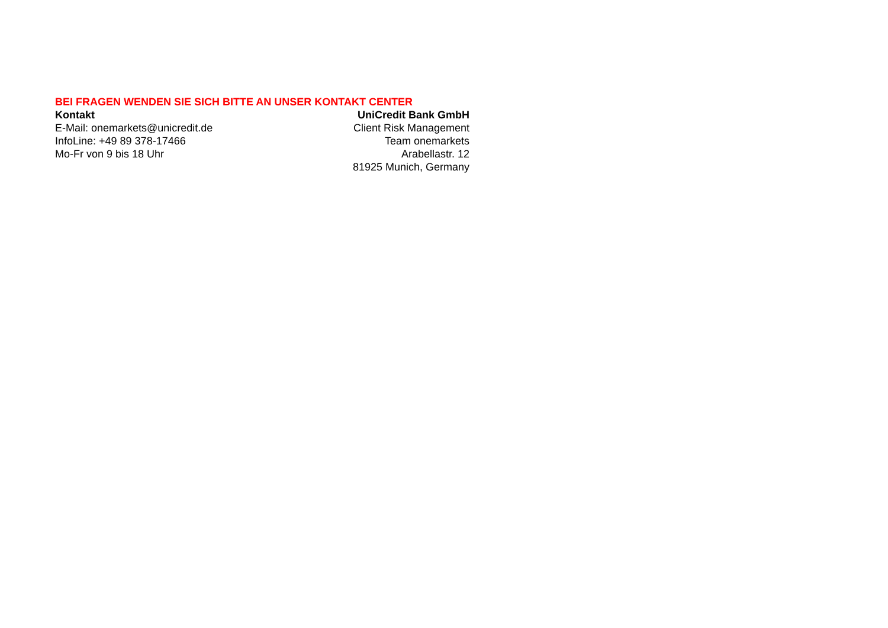BEI FRAGEN WENDEN SIE SICH BITTE AN UNSER KONTAKT CENTER
Kontakt
E-Mail: onemarkets@unicredit.de
InfoLine: +49 89 378-17466
Mo-Fr von 9 bis 18 Uhr
UniCredit Bank GmbH
Client Risk Management
Team onemarkets
Arabellastr. 12
81925 Munich, Germany